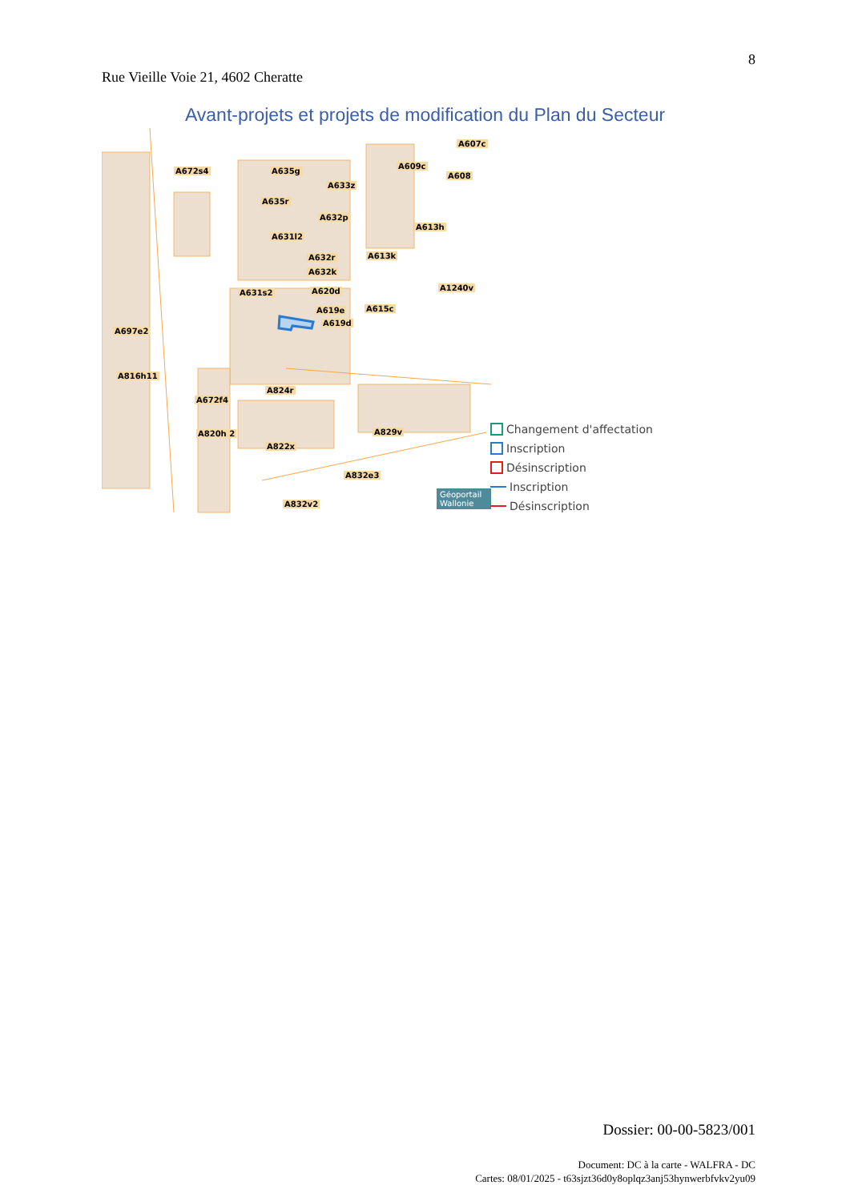8
Rue Vieille Voie 21, 4602 Cheratte
Avant-projets et projets de modification du Plan du Secteur
A672s4 A635g
A607c
A609c
A608
A633z
A635r
A632p
A613h
A631l2
A632r A613k
A632k
A620d A631s2
A1240v
A619e A615c
A619d
A697e2
A816h11
A824r
A672f4
A829v A820h 2
A822x
A832e3
A832v2
Géoportail Wallonie
Changement d'affectation
Inscription
Désinscription
Inscription
Désinscription
Dossier: 00-00-5823/001
Document: DC à la carte - WALFRA - DC
Cartes: 08/01/2025 - t63sjzt36d0y8oplqz3anj53hynwerbfvkv2yu09